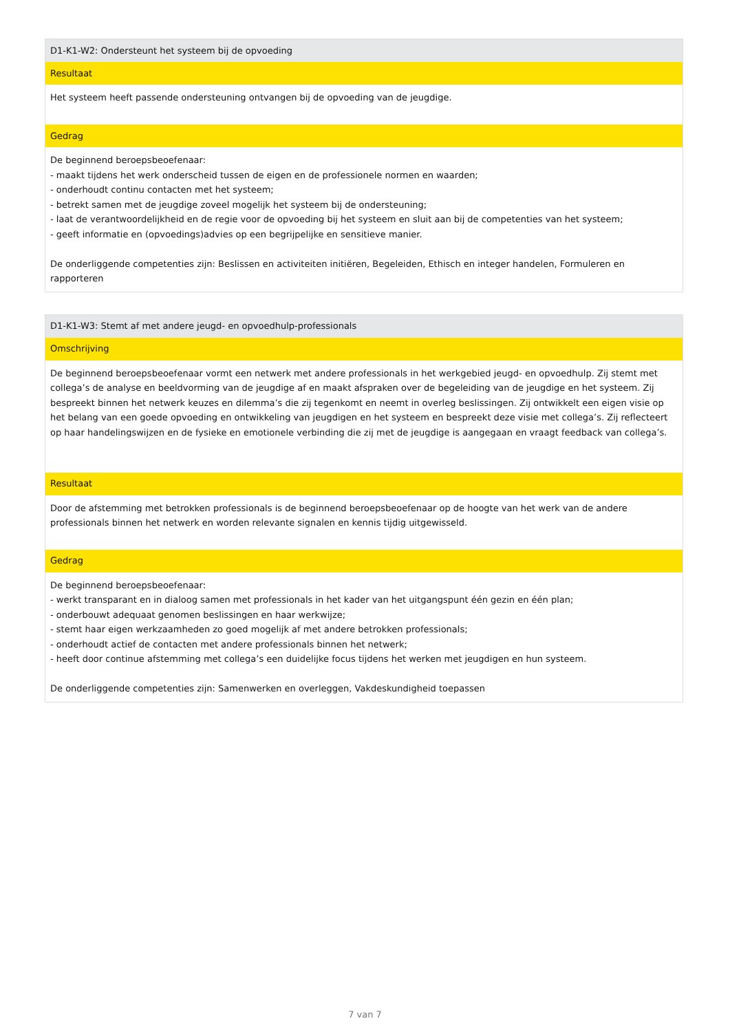| D1-K1-W2: Ondersteunt het systeem bij de opvoeding |
| Resultaat |
| Het systeem heeft passende ondersteuning ontvangen bij de opvoeding van de jeugdige. |
| Gedrag |
| De beginnend beroepsbeoefenaar: - maakt tijdens het werk onderscheid tussen de eigen en de professionele normen en waarden; - onderhoudt continu contacten met het systeem; - betrekt samen met de jeugdige zoveel mogelijk het systeem bij de ondersteuning; - laat de verantwoordelijkheid en de regie voor de opvoeding bij het systeem en sluit aan bij de competenties van het systeem; - geeft informatie en (opvoedings)advies op een begrijpelijke en sensitieve manier. De onderliggende competenties zijn: Beslissen en activiteiten initiëren, Begeleiden, Ethisch en integer handelen, Formuleren en rapporteren |
| D1-K1-W3: Stemt af met andere jeugd- en opvoedhulp-professionals |
| Omschrijving |
| De beginnend beroepsbeoefenaar vormt een netwerk met andere professionals in het werkgebied jeugd- en opvoedhulp. Zij stemt met collega’s de analyse en beeldvorming van de jeugdige af en maakt afspraken over de begeleiding van de jeugdige en het systeem. Zij bespreekt binnen het netwerk keuzes en dilemma’s die zij tegenkomt en neemt in overleg beslissingen. Zij ontwikkelt een eigen visie op het belang van een goede opvoeding en ontwikkeling van jeugdigen en het systeem en bespreekt deze visie met collega’s. Zij reflecteert op haar handelingswijzen en de fysieke en emotionele verbinding die zij met de jeugdige is aangegaan en vraagt feedback van collega’s. |
| Resultaat |
| Door de afstemming met betrokken professionals is de beginnend beroepsbeoefenaar op de hoogte van het werk van de andere professionals binnen het netwerk en worden relevante signalen en kennis tijdig uitgewisseld. |
| Gedrag |
| De beginnend beroepsbeoefenaar: - werkt transparant en in dialoog samen met professionals in het kader van het uitgangspunt één gezin en één plan; - onderbouwt adequaat genomen beslissingen en haar werkwijze; - stemt haar eigen werkzaamheden zo goed mogelijk af met andere betrokken professionals; - onderhoudt actief de contacten met andere professionals binnen het netwerk; - heeft door continue afstemming met collega’s een duidelijke focus tijdens het werken met jeugdigen en hun systeem. De onderliggende competenties zijn: Samenwerken en overleggen, Vakdeskundigheid toepassen |
7 van 7